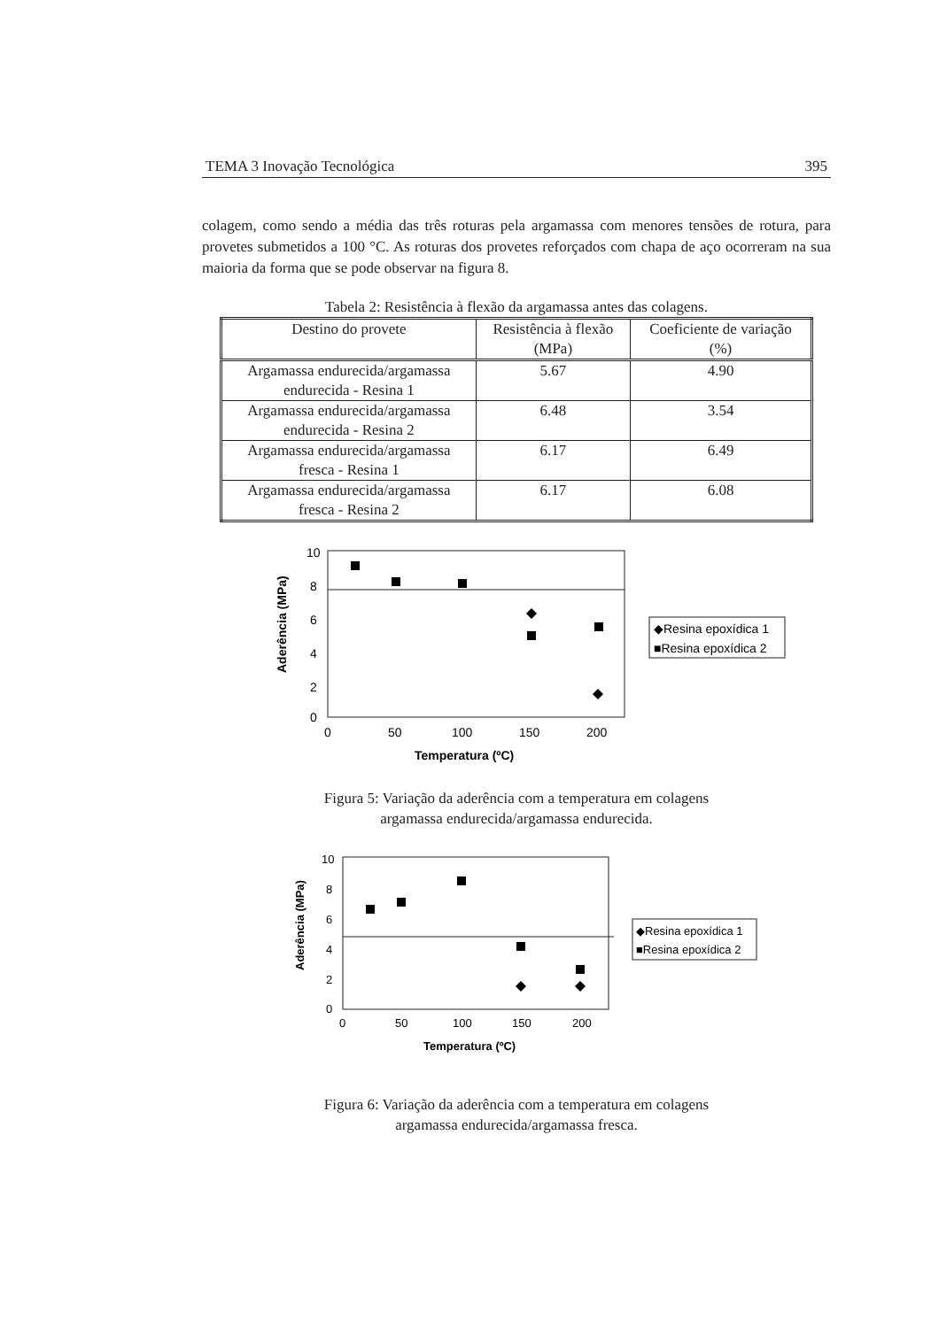TEMA 3 Inovação Tecnológica 395
colagem, como sendo a média das três roturas pela argamassa com menores tensões de rotura, para provetes submetidos a 100 °C. As roturas dos provetes reforçados com chapa de aço ocorreram na sua maioria da forma que se pode observar na figura 8.
Tabela 2: Resistência à flexão da argamassa antes das colagens.
| Destino do provete | Resistência à flexão (MPa) | Coeficiente de variação (%) |
| --- | --- | --- |
| Argamassa endurecida/argamassa endurecida - Resina 1 | 5.67 | 4.90 |
| Argamassa endurecida/argamassa endurecida - Resina 2 | 6.48 | 3.54 |
| Argamassa endurecida/argamassa fresca - Resina 1 | 6.17 | 6.49 |
| Argamassa endurecida/argamassa fresca - Resina 2 | 6.17 | 6.08 |
10
8
6
4
2
0
0
50
100
150
200
Temperatura (ºC)
Aderência (MPa)
◆Resina epoxídica 1
■Resina epoxídica 2
Figura 5: Variação da aderência com a temperatura em colagens
argamassa endurecida/argamassa endurecida.
10
8
6
4
2
0
0
50
100
150
200
Temperatura (ºC)
Aderência (MPa)
◆Resina epoxídica 1
■Resina epoxídica 2
Figura 6: Variação da aderência com a temperatura em colagens
argamassa endurecida/argamassa fresca.